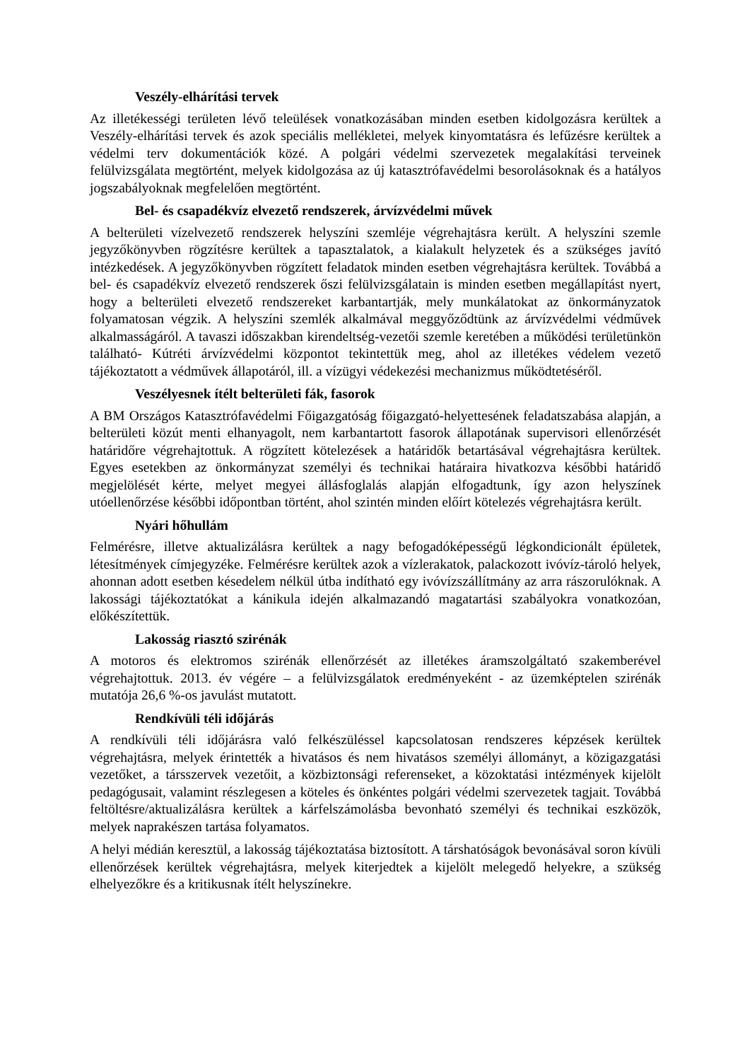Veszély-elhárítási tervek
Az illetékességi területen lévő teleülések vonatkozásában minden esetben kidolgozásra kerültek a Veszély-elhárítási tervek és azok speciális mellékletei, melyek kinyomtatásra és lefűzésre kerültek a védelmi terv dokumentációk közé. A polgári védelmi szervezetek megalakítási terveinek felülvizsgálata megtörtént, melyek kidolgozása az új katasztrófavédelmi besorolásoknak és a hatályos jogszabályoknak megfelelően megtörtént.
Bel- és csapadékvíz elvezető rendszerek, árvízvédelmi művek
A belterületi vízelvezető rendszerek helyszíni szemléje végrehajtásra került. A helyszíni szemle jegyzőkönyvben rögzítésre kerültek a tapasztalatok, a kialakult helyzetek és a szükséges javító intézkedések. A jegyzőkönyvben rögzített feladatok minden esetben végrehajtásra kerültek. Továbbá a bel- és csapadékvíz elvezető rendszerek őszi felülvizsgálatain is minden esetben megállapítást nyert, hogy a belterületi elvezető rendszereket karbantartják, mely munkálatokat az önkormányzatok folyamatosan végzik. A helyszíni szemlék alkalmával meggyőződtünk az árvízvédelmi védművek alkalmasságáról. A tavaszi időszakban kirendeltség-vezetői szemle keretében a működési területünkön található- Kútréti árvízvédelmi központot tekintettük meg, ahol az illetékes védelem vezető tájékoztatott a védművek állapotáról, ill. a vízügyi védekezési mechanizmus működtetéséről.
Veszélyesnek ítélt belterületi fák, fasorok
A BM Országos Katasztrófavédelmi Főigazgatóság főigazgató-helyettesének feladatszabása alapján, a belterületi közút menti elhanyagolt, nem karbantartott fasorok állapotának supervisori ellenőrzését határidőre végrehajtottuk. A rögzített kötelezések a határidők betartásával végrehajtásra kerültek. Egyes esetekben az önkormányzat személyi és technikai határaira hivatkozva későbbi határidő megjelölését kérte, melyet megyei állásfoglalás alapján elfogadtunk, így azon helyszínek utóellenőrzése későbbi időpontban történt, ahol szintén minden előírt kötelezés végrehajtásra került.
Nyári hőhullám
Felmérésre, illetve aktualizálásra kerültek a nagy befogadóképességű légkondicionált épületek, létesítmények címjegyzéke. Felmérésre kerültek azok a vízlerakatok, palackozott ivóvíz-tároló helyek, ahonnan adott esetben késedelem nélkül útba indítható egy ivóvízszállítmány az arra rászorulóknak. A lakossági tájékoztatókat a kánikula idején alkalmazandó magatartási szabályokra vonatkozóan, előkészítettük.
Lakosság riasztó szirénák
A motoros és elektromos szirénák ellenőrzését az illetékes áramszolgáltató szakemberével végrehajtottuk. 2013. év végére – a felülvizsgálatok eredményeként - az üzemképtelen szirénák mutatója 26,6 %-os javulást mutatott.
Rendkívüli téli időjárás
A rendkívüli téli időjárásra való felkészüléssel kapcsolatosan rendszeres képzések kerültek végrehajtásra, melyek érintették a hivatásos és nem hivatásos személyi állományt, a közigazgatási vezetőket, a társszervek vezetőit, a közbiztonsági referenseket, a közoktatási intézmények kijelölt pedagógusait, valamint részlegesen a köteles és önkéntes polgári védelmi szervezetek tagjait. Továbbá feltöltésre/aktualizálásra kerültek a kárfelszámolásba bevonható személyi és technikai eszközök, melyek naprakészen tartása folyamatos.
A helyi médián keresztül, a lakosság tájékoztatása biztosított. A társhatóságok bevonásával soron kívüli ellenőrzések kerültek végrehajtásra, melyek kiterjedtek a kijelölt melegedő helyekre, a szükség elhelyezőkre és a kritikusnak ítélt helyszínekre.